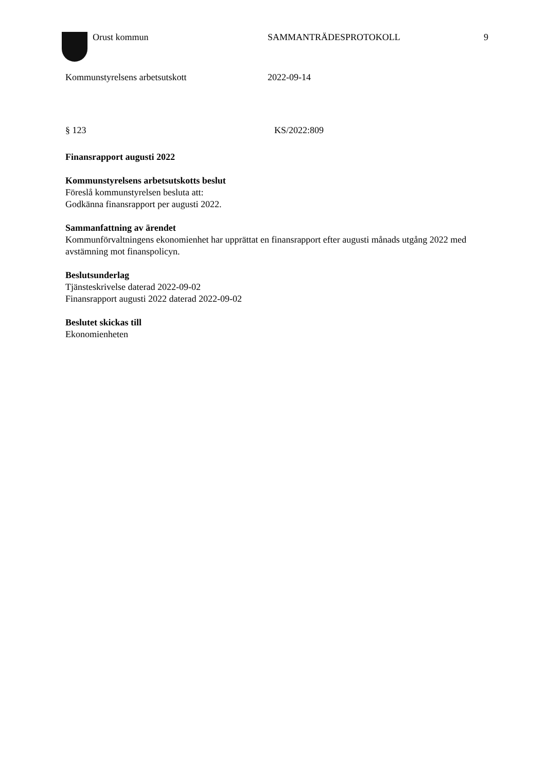Orust kommun SAMMANTRÄDESPROTOKOLL 9
Kommunstyrelsens arbetsutskott 2022-09-14
§ 123 KS/2022:809
Finansrapport augusti 2022
Kommunstyrelsens arbetsutskotts beslut
Föreslå kommunstyrelsen besluta att:
Godkänna finansrapport per augusti 2022.
Sammanfattning av ärendet
Kommunförvaltningens ekonomienhet har upprättat en finansrapport efter augusti månads utgång 2022 med avstämning mot finanspolicyn.
Beslutsunderlag
Tjänsteskrivelse daterad 2022-09-02
Finansrapport augusti 2022 daterad 2022-09-02
Beslutet skickas till
Ekonomienheten